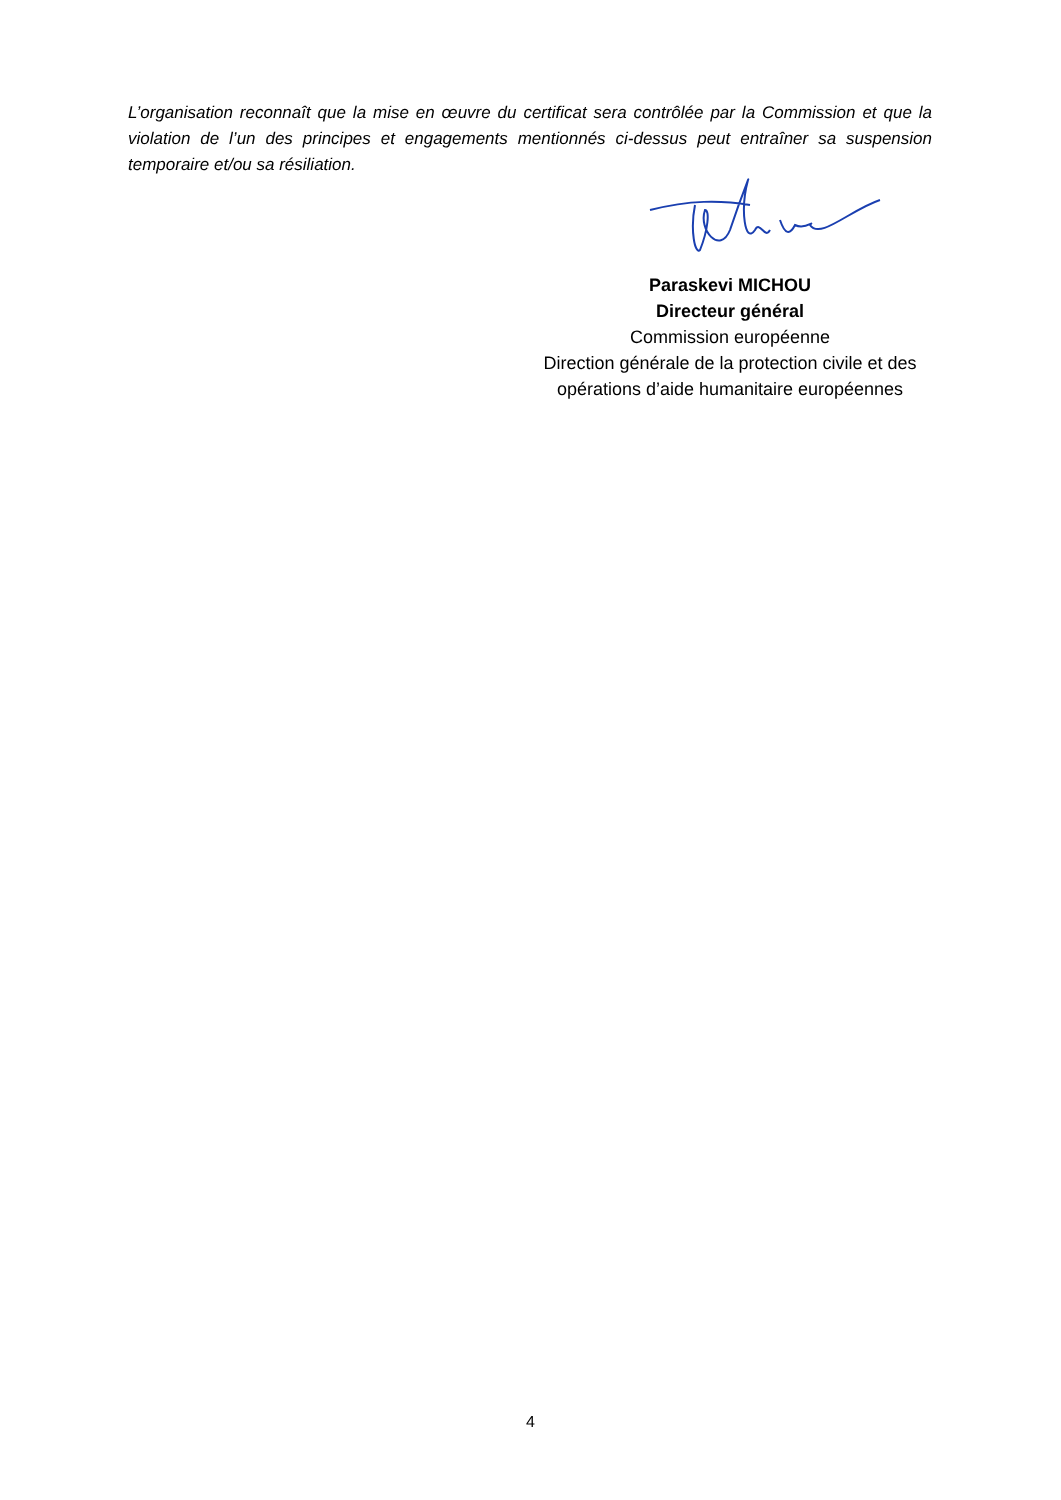L’organisation reconnaît que la mise en œuvre du certificat sera contrôlée par la Commission et que la violation de l’un des principes et engagements mentionnés ci-dessus peut entraîner sa suspension temporaire et/ou sa résiliation.
Paraskevi MICHOU
Directeur général
Commission européenne
Direction générale de la protection civile et des opérations d’aide humanitaire européennes
4